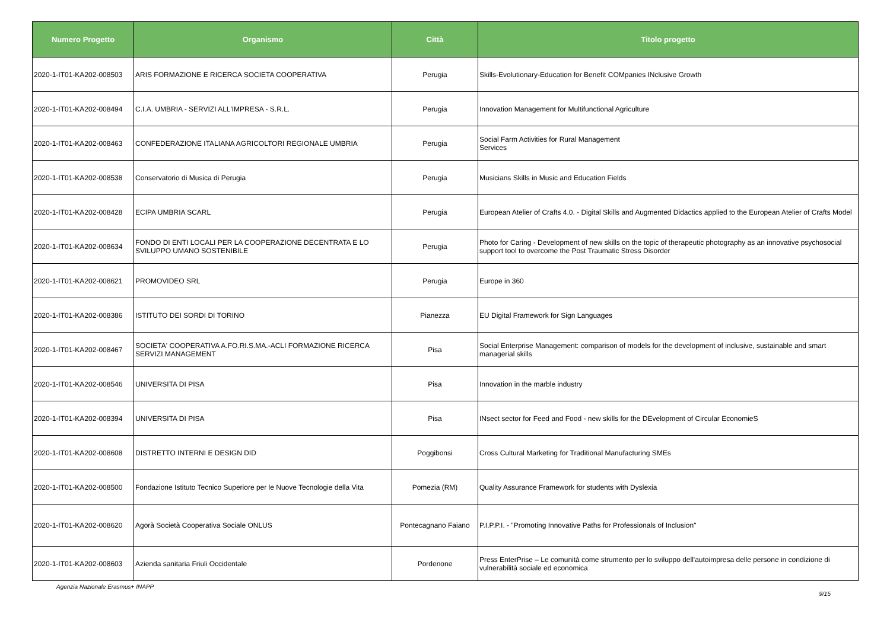| Numero Progetto | Organismo | Città | Titolo progetto |
| --- | --- | --- | --- |
| 2020-1-IT01-KA202-008503 | ARIS FORMAZIONE E RICERCA SOCIETA COOPERATIVA | Perugia | Skills-Evolutionary-Education for Benefit COMpanies INclusive Growth |
| 2020-1-IT01-KA202-008494 | C.I.A. UMBRIA - SERVIZI ALL'IMPRESA - S.R.L. | Perugia | Innovation Management for Multifunctional Agriculture |
| 2020-1-IT01-KA202-008463 | CONFEDERAZIONE ITALIANA AGRICOLTORI REGIONALE UMBRIA | Perugia | Social Farm Activities for Rural Management Services |
| 2020-1-IT01-KA202-008538 | Conservatorio di Musica di Perugia | Perugia | Musicians Skills in Music and Education Fields |
| 2020-1-IT01-KA202-008428 | ECIPA UMBRIA SCARL | Perugia | European Atelier of Crafts 4.0. - Digital Skills and Augmented Didactics applied to the European Atelier of Crafts Model |
| 2020-1-IT01-KA202-008634 | FONDO DI ENTI LOCALI PER LA COOPERAZIONE DECENTRATA E LO SVILUPPO UMANO SOSTENIBILE | Perugia | Photo for Caring - Development of new skills on the topic of therapeutic photography as an innovative psychosocial support tool to overcome the Post Traumatic Stress Disorder |
| 2020-1-IT01-KA202-008621 | PROMOVIDEO SRL | Perugia | Europe in 360 |
| 2020-1-IT01-KA202-008386 | ISTITUTO DEI SORDI DI TORINO | Pianezza | EU Digital Framework for Sign Languages |
| 2020-1-IT01-KA202-008467 | SOCIETA' COOPERATIVA A.FO.RI.S.MA.-ACLI FORMAZIONE RICERCA SERVIZI MANAGEMENT | Pisa | Social Enterprise Management: comparison of models for the development of inclusive, sustainable and smart managerial skills |
| 2020-1-IT01-KA202-008546 | UNIVERSITA DI PISA | Pisa | Innovation in the marble industry |
| 2020-1-IT01-KA202-008394 | UNIVERSITA DI PISA | Pisa | INsect sector for Feed and Food - new skills for the DEvelopment of Circular EconomieS |
| 2020-1-IT01-KA202-008608 | DISTRETTO INTERNI E DESIGN DID | Poggibonsi | Cross Cultural Marketing for Traditional Manufacturing SMEs |
| 2020-1-IT01-KA202-008500 | Fondazione Istituto Tecnico Superiore per le Nuove Tecnologie della Vita | Pomezia (RM) | Quality Assurance Framework for students with Dyslexia |
| 2020-1-IT01-KA202-008620 | Agorà Società Cooperativa Sociale ONLUS | Pontecagnano Faiano | P.I.P.P.I. - "Promoting Innovative Paths for Professionals of Inclusion" |
| 2020-1-IT01-KA202-008603 | Azienda sanitaria Friuli Occidentale | Pordenone | Press EnterPrise – Le comunità come strumento per lo sviluppo dell'autoimpresa delle persone in condizione di vulnerabilità sociale ed economica |
Agenzia Nazionale Erasmus+ INAPP 9/15